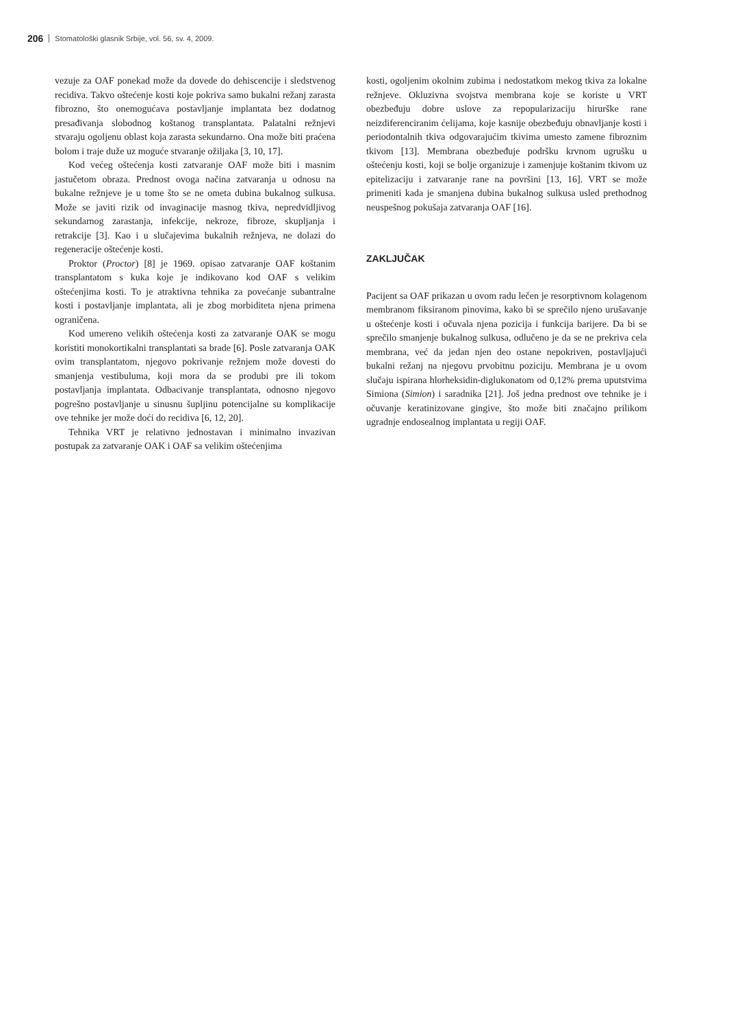206 Stomatološki glasnik Srbije, vol. 56, sv. 4, 2009.
vezuje za OAF ponekad može da dovede do dehiscencije i sledstvenog recidiva. Takvo oštećenje kosti koje pokriva samo bukalni režanj zarasta fibrozno, što onemogućava postavljanje implantata bez dodatnog presađivanja slobodnog koštanog transplantata. Palatalni režnjevi stvaraju ogoljenu oblast koja zarasta sekundarno. Ona može biti praćena bolom i traje duže uz moguće stvaranje ožiljaka [3, 10, 17].
Kod većeg oštećenja kosti zatvaranje OAF može biti i masnim jastučetom obraza. Prednost ovoga načina zatvaranja u odnosu na bukalne režnjeve je u tome što se ne ometa dubina bukalnog sulkusa. Može se javiti rizik od invaginacije masnog tkiva, nepredvidljivog sekundarnog zarastanja, infekcije, nekroze, fibroze, skupljanja i retrakcije [3]. Kao i u slučajevima bukalnih režnjeva, ne dolazi do regeneracije oštećenje kosti.
Proktor (Proctor) [8] je 1969. opisao zatvaranje OAF koštanim transplantatom s kuka koje je indikovano kod OAF s velikim oštećenjima kosti. To je atraktivna tehnika za povećanje subantralne kosti i postavljanje implantata, ali je zbog morbiditeta njena primena ograničena.
Kod umereno velikih oštećenja kosti za zatvaranje OAK se mogu koristiti monokortikalni transplantati sa brade [6]. Posle zatvaranja OAK ovim transplantatom, njegovo pokrivanje režnjem može dovesti do smanjenja vestibuluma, koji mora da se produbi pre ili tokom postavljanja implantata. Odbacivanje transplantata, odnosno njegovo pogrešno postavljanje u sinusnu šupljinu potencijalne su komplikacije ove tehnike jer može doći do recidiva [6, 12, 20].
Tehnika VRT je relativno jednostavan i minimalno invazivan postupak za zatvaranje OAK i OAF sa velikim oštećenjima
kosti, ogoljenim okolnim zubima i nedostatkom mekog tkiva za lokalne režnjeve. Okluzivna svojstva membrana koje se koriste u VRT obezbeđuju dobre uslove za repopularizaciju hirurške rane neizdiferenciranim ćelijama, koje kasnije obezbeđuju obnavljanje kosti i periodontalnih tkiva odgovarajućim tkivima umesto zamene fibroznim tkivom [13]. Membrana obezbeđuje podršku krvnom ugrušku u oštećenju kosti, koji se bolje organizuje i zamenjuje koštanim tkivom uz epitelizaciju i zatvaranje rane na površini [13, 16]. VRT se može primeniti kada je smanjena dubina bukalnog sulkusa usled prethodnog neuspešnog pokušaja zatvaranja OAF [16].
ZAKLJUČAK
Pacijent sa OAF prikazan u ovom radu lečen je resorptivnom kolagenom membranom fiksiranom pinovima, kako bi se sprečilo njeno urušavanje u oštećenje kosti i očuvala njena pozicija i funkcija barijere. Da bi se sprečilo smanjenje bukalnog sulkusa, odlučeno je da se ne prekriva cela membrana, već da jedan njen deo ostane nepokriven, postavljajući bukalni režanj na njegovu prvobitnu poziciju. Membrana je u ovom slučaju ispirana hlorheksidin-diglukonatom od 0,12% prema uputstvima Simiona (Simion) i saradnika [21]. Još jedna prednost ove tehnike je i očuvanje keratinizovane gingive, što može biti značajno prilikom ugradnje endosealnog implantata u regiji OAF.